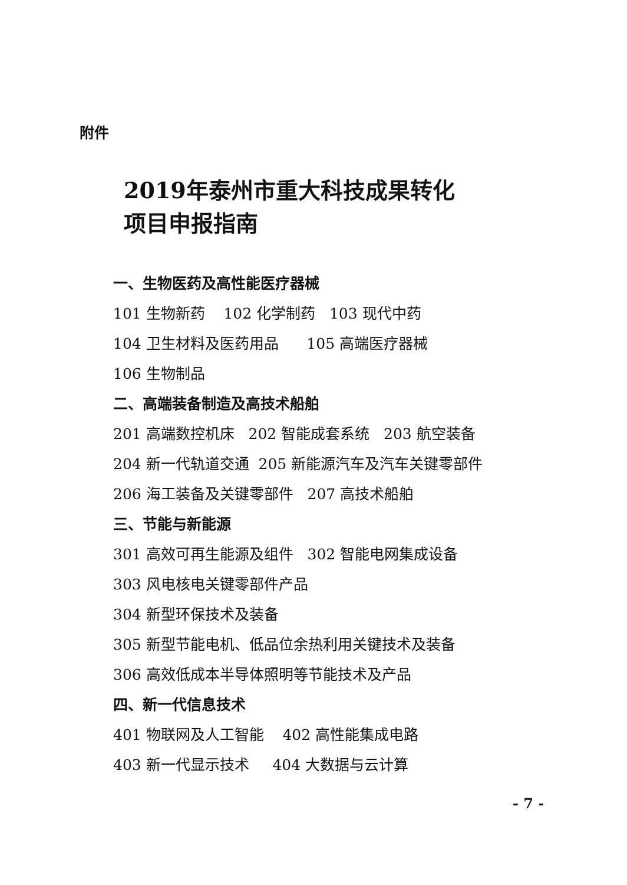附件
2019年泰州市重大科技成果转化
项目申报指南
一、生物医药及高性能医疗器械
101 生物新药 102 化学制药 103 现代中药
104 卫生材料及医药用品 105 高端医疗器械
106 生物制品
二、高端装备制造及高技术船舶
201 高端数控机床 202 智能成套系统 203 航空装备
204 新一代轨道交通 205 新能源汽车及汽车关键零部件
206 海工装备及关键零部件 207 高技术船舶
三、节能与新能源
301 高效可再生能源及组件 302 智能电网集成设备
303 风电核电关键零部件产品
304 新型环保技术及装备
305 新型节能电机、低品位余热利用关键技术及装备
306 高效低成本半导体照明等节能技术及产品
四、新一代信息技术
401 物联网及人工智能 402 高性能集成电路
403 新一代显示技术 404 大数据与云计算
- 7 -